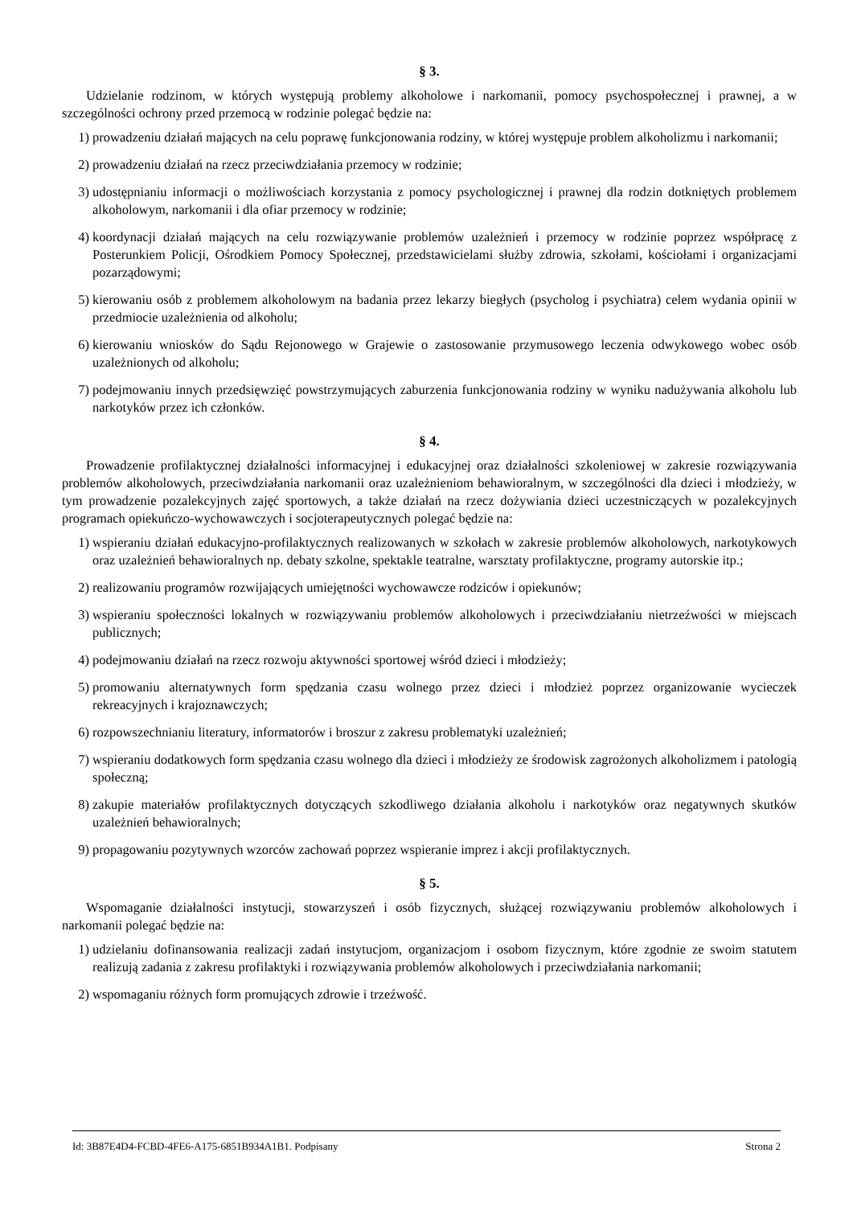§ 3.
Udzielanie rodzinom, w których występują problemy alkoholowe i narkomanii, pomocy psychospołecznej i prawnej, a w szczególności ochrony przed przemocą w rodzinie polegać będzie na:
1) prowadzeniu działań mających na celu poprawę funkcjonowania rodziny, w której występuje problem alkoholizmu i narkomanii;
2) prowadzeniu działań na rzecz przeciwdziałania przemocy w rodzinie;
3) udostępnianiu informacji o możliwościach korzystania z pomocy psychologicznej i prawnej dla rodzin dotkniętych problemem alkoholowym, narkomanii i dla ofiar przemocy w rodzinie;
4) koordynacji działań mających na celu rozwiązywanie problemów uzależnień i przemocy w rodzinie poprzez współpracę z Posterunkiem Policji, Ośrodkiem Pomocy Społecznej, przedstawicielami służby zdrowia, szkołami, kościołami i organizacjami pozarządowymi;
5) kierowaniu osób z problemem alkoholowym na badania przez lekarzy biegłych (psycholog i psychiatra) celem wydania opinii w przedmiocie uzależnienia od alkoholu;
6) kierowaniu wniosków do Sądu Rejonowego w Grajewie o zastosowanie przymusowego leczenia odwykowego wobec osób uzależnionych od alkoholu;
7) podejmowaniu innych przedsięwzięć powstrzymujących zaburzenia funkcjonowania rodziny w wyniku nadużywania alkoholu lub narkotyków przez ich członków.
§ 4.
Prowadzenie profilaktycznej działalności informacyjnej i edukacyjnej oraz działalności szkoleniowej w zakresie rozwiązywania problemów alkoholowych, przeciwdziałania narkomanii oraz uzależnieniom behawioralnym, w szczególności dla dzieci i młodzieży, w tym prowadzenie pozalekcyjnych zajęć sportowych, a także działań na rzecz dożywiania dzieci uczestniczących w pozalekcyjnych programach opiekuńczo-wychowawczych i socjoterapeutycznych polegać będzie na:
1) wspieraniu działań edukacyjno-profilaktycznych realizowanych w szkołach w zakresie problemów alkoholowych, narkotykowych oraz uzależnień behawioralnych np. debaty szkolne, spektakle teatralne, warsztaty profilaktyczne, programy autorskie itp.;
2) realizowaniu programów rozwijających umiejętności wychowawcze rodziców i opiekunów;
3) wspieraniu społeczności lokalnych w rozwiązywaniu problemów alkoholowych i przeciwdziałaniu nietrzeźwości w miejscach publicznych;
4) podejmowaniu działań na rzecz rozwoju aktywności sportowej wśród dzieci i młodzieży;
5) promowaniu alternatywnych form spędzania czasu wolnego przez dzieci i młodzież poprzez organizowanie wycieczek rekreacyjnych i krajoznawczych;
6) rozpowszechnianiu literatury, informatorów i broszur z zakresu problematyki uzależnień;
7) wspieraniu dodatkowych form spędzania czasu wolnego dla dzieci i młodzieży ze środowisk zagrożonych alkoholizmem i patologią społeczną;
8) zakupie materiałów profilaktycznych dotyczących szkodliwego działania alkoholu i narkotyków oraz negatywnych skutków uzależnień behawioralnych;
9) propagowaniu pozytywnych wzorców zachowań poprzez wspieranie imprez i akcji profilaktycznych.
§ 5.
Wspomaganie działalności instytucji, stowarzyszeń i osób fizycznych, służącej rozwiązywaniu problemów alkoholowych i narkomanii polegać będzie na:
1) udzielaniu dofinansowania realizacji zadań instytucjom, organizacjom i osobom fizycznym, które zgodnie ze swoim statutem realizują zadania z zakresu profilaktyki i rozwiązywania problemów alkoholowych i przeciwdziałania narkomanii;
2) wspomaganiu różnych form promujących zdrowie i trzeźwość.
Id: 3B87E4D4-FCBD-4FE6-A175-6851B934A1B1. Podpisany Strona 2